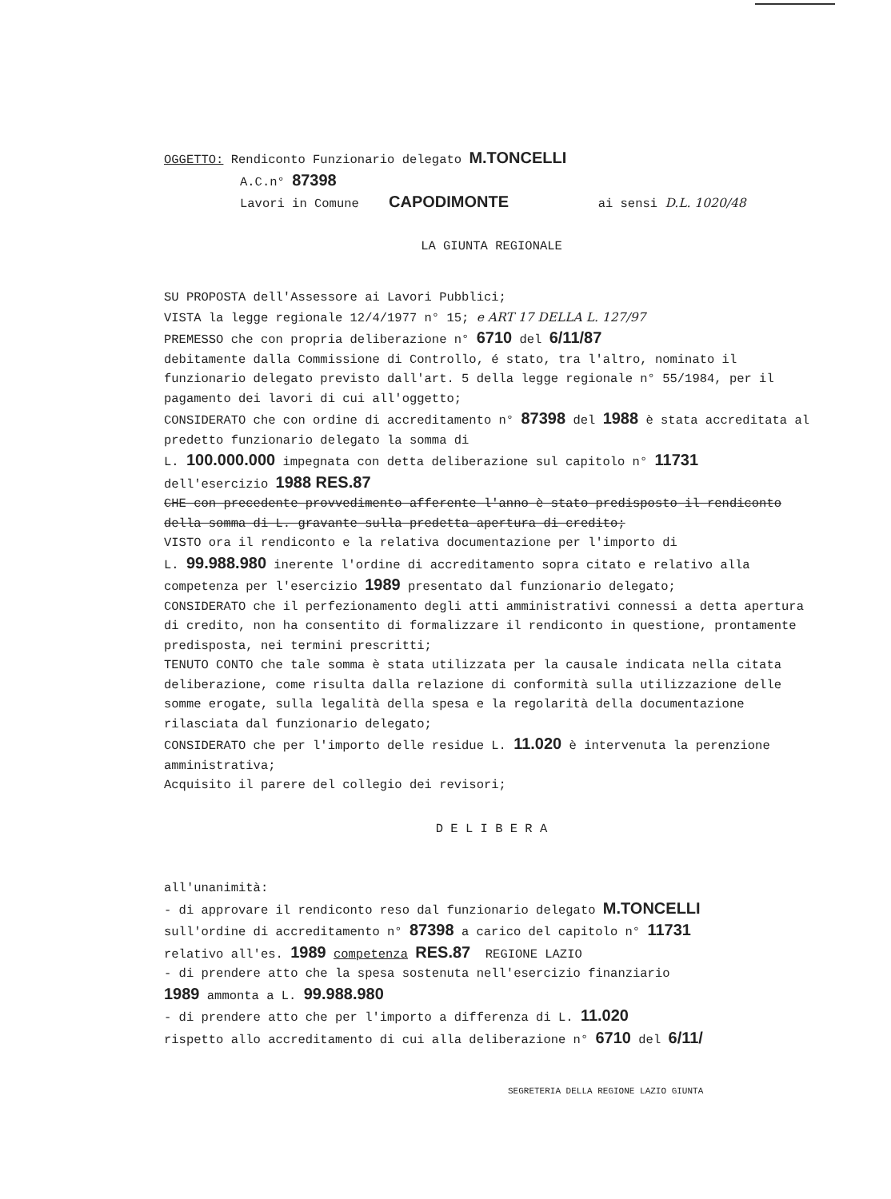OGGETTO: Rendiconto Funzionario delegato M.TONCELLI
A.C.n° 87398
Lavori in Comune CAPODIMONTE ai sensi D.L. 1020/48
LA GIUNTA REGIONALE
SU PROPOSTA dell'Assessore ai Lavori Pubblici;
VISTA la legge regionale 12/4/1977 n° 15; e ART 17 DELLA L. 127/97
PREMESSO che con propria deliberazione n° 6710 del 6/11/87
debitamente dalla Commissione di Controllo, é stato, tra l'altro, nominato il funzionario delegato previsto dall'art. 5 della legge regionale n° 55/1984, per il pagamento dei lavori di cui all'oggetto;
CONSIDERATO che con ordine di accreditamento n° 87398 del 1988 è stata accreditata al predetto funzionario delegato la somma di
L. 100.000.000 impegnata con detta deliberazione sul capitolo n° 11731
dell'esercizio 1988 RES.87
CHE con precedente provvedimento afferente l'anno è stato predisposto il rendiconto della somma di L. gravante sulla predetta apertura di credito;
VISTO ora il rendiconto e la relativa documentazione per l'importo di
L. 99.988.980 inerente l'ordine di accreditamento sopra citato e relativo alla competenza per l'esercizio 1989 presentato dal funzionario delegato;
CONSIDERATO che il perfezionamento degli atti amministrativi connessi a detta apertura di credito, non ha consentito di formalizzare il rendiconto in questione, prontamente predisposta, nei termini prescritti;
TENUTO CONTO che tale somma è stata utilizzata per la causale indicata nella citata deliberazione, come risulta dalla relazione di conformità sulla utilizzazione delle somme erogate, sulla legalità della spesa e la regolarità della documentazione rilasciata dal funzionario delegato;
CONSIDERATO che per l'importo delle residue L. 11.020 è intervenuta la perenzione amministrativa;
Acquisito il parere del collegio dei revisori;
D E L I B E R A
all'unanimità:
- di approvare il rendiconto reso dal funzionario delegato M.TONCELLI
sull'ordine di accreditamento n° 87398 a carico del capitolo n° 11731
relativo all'es. 1989 competenza RES.87 REGIONE LAZIO
- di prendere atto che la spesa sostenuta nell'esercizio finanziario
1989 ammonta a L. 99.988.980
- di prendere atto che per l'importo a differenza di L. 11.020
rispetto allo accreditamento di cui alla deliberazione n° 6710 del 6/11/
SEGRETERIA DELLA REGIONE LAZIO GIUNTA